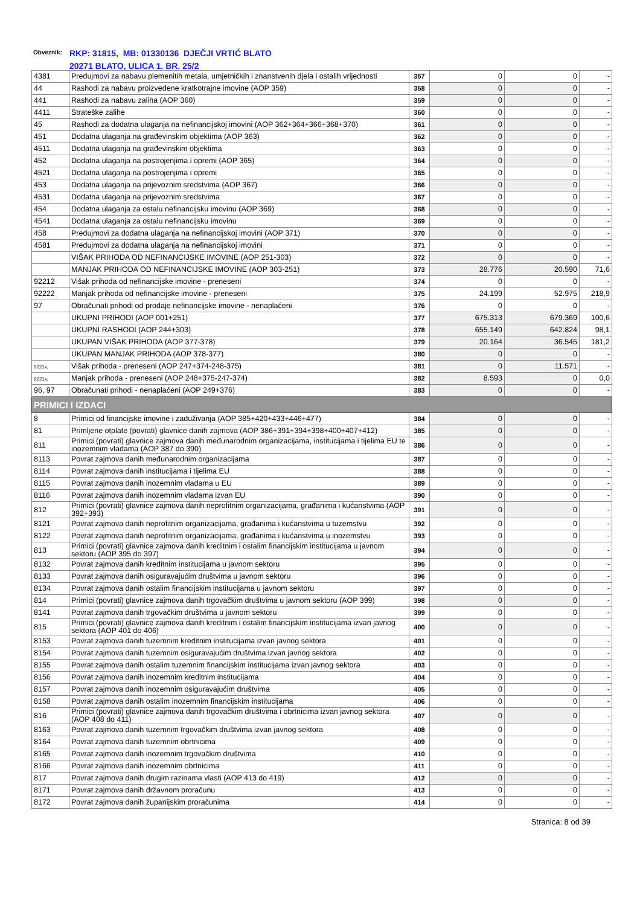Obveznik: RKP: 31815, MB: 01330136 DJEČJI VRTIĆ BLATO
20271 BLATO, ULICA 1. BR. 25/2
| 4381 | Predujmovi za nabavu plemenitih metala, umjetničkih i znanstvenih djela i ostalih vrijednosti | 357 | 0 | 0 | - |
| 44 | Rashodi za nabavu proizvedene kratkotrajne imovine (AOP 359) | 358 | 0 | 0 | - |
| 441 | Rashodi za nabavu zaliha (AOP 360) | 359 | 0 | 0 | - |
| 4411 | Strateške zalihe | 360 | 0 | 0 | - |
| 45 | Rashodi za dodatna ulaganja na nefinancijskoj imovini (AOP 362+364+366+368+370) | 361 | 0 | 0 | - |
| 451 | Dodatna ulaganja na građevinskim objektima (AOP 363) | 362 | 0 | 0 | - |
| 4511 | Dodatna ulaganja na građevinskim objektima | 363 | 0 | 0 | - |
| 452 | Dodatna ulaganja na postrojenjima i opremi (AOP 365) | 364 | 0 | 0 | - |
| 4521 | Dodatna ulaganja na postrojenjima i opremi | 365 | 0 | 0 | - |
| 453 | Dodatna ulaganja na prijevoznim sredstvima (AOP 367) | 366 | 0 | 0 | - |
| 4531 | Dodatna ulaganja na prijevoznim sredstvima | 367 | 0 | 0 | - |
| 454 | Dodatna ulaganja za ostalu nefinancijsku imovinu (AOP 369) | 368 | 0 | 0 | - |
| 4541 | Dodatna ulaganja za ostalu nefinancijsku imovinu | 369 | 0 | 0 | - |
| 458 | Predujmovi za dodatna ulaganja na nefinancijskoj imovini (AOP 371) | 370 | 0 | 0 | - |
| 4581 | Predujmovi za dodatna ulaganja na nefinancijskoj imovini | 371 | 0 | 0 | - |
| | VIŠAK PRIHODA OD NEFINANCIJSKE IMOVINE (AOP 251-303) | 372 | 0 | 0 | - |
| | MANJAK PRIHODA OD NEFINANCIJSKE IMOVINE (AOP 303-251) | 373 | 28.776 | 20.590 | 71,6 |
| 92212 | Višak prihoda od nefinancijske imovine - preneseni | 374 | 0 | 0 | - |
| 92222 | Manjak prihoda od nefinancijske imovine - preneseni | 375 | 24.199 | 52.975 | 218,9 |
| 97 | Obračunati prihodi od prodaje nefinancijske imovine - nenaplaćeni | 376 | 0 | 0 | - |
| | UKUPNI PRIHODI (AOP 001+251) | 377 | 675.313 | 679.369 | 100,6 |
| | UKUPNI RASHODI (AOP 244+303) | 378 | 655.149 | 642.824 | 98,1 |
| | UKUPAN VIŠAK PRIHODA (AOP 377-378) | 379 | 20.164 | 36.545 | 181,2 |
| | UKUPAN MANJAK PRIHODA (AOP 378-377) | 380 | 0 | 0 | - |
| 9221x, | Višak prihoda - preneseni (AOP 247+374-248-375) | 381 | 0 | 11.571 | - |
| 9221x, | Manjak prihoda - preneseni (AOP 248+375-247-374) | 382 | 8.593 | 0 | 0,0 |
| 96, 97 | Obračunati prihodi - nenaplaćeni (AOP 249+376) | 383 | 0 | 0 | - |
| PRIMICI I IZDACI | | | | | |
| 8 | Primici od financijske imovine i zaduživanja (AOP 385+420+433+446+477) | 384 | 0 | 0 | - |
| 81 | Primljene otplate (povrati) glavnice danih zajmova (AOP 386+391+394+398+400+407+412) | 385 | 0 | 0 | - |
| 811 | Primici (povrati) glavnice zajmova danih međunarodnim organizacijama, institucijama i tijelima EU te inozemnim vladama (AOP 387 do 390) | 386 | 0 | 0 | - |
| 8113 | Povrat zajmova danih međunarodnim organizacijama | 387 | 0 | 0 | - |
| 8114 | Povrat zajmova danih institucijama i tijelima EU | 388 | 0 | 0 | - |
| 8115 | Povrat zajmova danih inozemnim vladama u EU | 389 | 0 | 0 | - |
| 8116 | Povrat zajmova danih inozemnim vladama izvan EU | 390 | 0 | 0 | - |
| 812 | Primici (povrati) glavnice zajmova danih neprofitnim organizacijama, građanima i kućanstvima (AOP 392+393) | 391 | 0 | 0 | - |
| 8121 | Povrat zajmova danih neprofitnim organizacijama, građanima i kućanstvima u tuzemstvu | 392 | 0 | 0 | - |
| 8122 | Povrat zajmova danih neprofitnim organizacijama, građanima i kućanstvima u inozemstvu | 393 | 0 | 0 | - |
| 813 | Primici (povrati) glavnice zajmova danih kreditnim i ostalim financijskim institucijama u javnom sektoru (AOP 395 do 397) | 394 | 0 | 0 | - |
| 8132 | Povrat zajmova danih kreditnim institucijama u javnom sektoru | 395 | 0 | 0 | - |
| 8133 | Povrat zajmova danih osiguravajućim društvima u javnom sektoru | 396 | 0 | 0 | - |
| 8134 | Povrat zajmova danih ostalim financijskim institucijama u javnom sektoru | 397 | 0 | 0 | - |
| 814 | Primici (povrati) glavnice zajmova danih trgovačkim društvima u javnom sektoru (AOP 399) | 398 | 0 | 0 | - |
| 8141 | Povrat zajmova danih trgovačkim društvima u javnom sektoru | 399 | 0 | 0 | - |
| 815 | Primici (povrati) glavnice zajmova danih kreditnim i ostalim financijskim institucijama izvan javnog sektora (AOP 401 do 406) | 400 | 0 | 0 | - |
| 8153 | Povrat zajmova danih tuzemnim kreditnim institucijama izvan javnog sektora | 401 | 0 | 0 | - |
| 8154 | Povrat zajmova danih tuzemnim osiguravajućim društvima izvan javnog sektora | 402 | 0 | 0 | - |
| 8155 | Povrat zajmova danih ostalim tuzemnim financijskim institucijama izvan javnog sektora | 403 | 0 | 0 | - |
| 8156 | Povrat zajmova danih inozemnim kreditnim institucijama | 404 | 0 | 0 | - |
| 8157 | Povrat zajmova danih inozemnim osiguravajućim društvima | 405 | 0 | 0 | - |
| 8158 | Povrat zajmova danih ostalim inozemnim financijskim institucijama | 406 | 0 | 0 | - |
| 816 | Primici (povrati) glavnice zajmova danih trgovačkim društvima i obrtnicima izvan javnog sektora (AOP 408 do 411) | 407 | 0 | 0 | - |
| 8163 | Povrat zajmova danih tuzemnim trgovačkim društvima izvan javnog sektora | 408 | 0 | 0 | - |
| 8164 | Povrat zajmova danih tuzemnim obrtnicima | 409 | 0 | 0 | - |
| 8165 | Povrat zajmova danih inozemnim trgovačkim društvima | 410 | 0 | 0 | - |
| 8166 | Povrat zajmova danih inozemnim obrtnicima | 411 | 0 | 0 | - |
| 817 | Povrat zajmova danih drugim razinama vlasti (AOP 413 do 419) | 412 | 0 | 0 | - |
| 8171 | Povrat zajmova danih državnom proračunu | 413 | 0 | 0 | - |
| 8172 | Povrat zajmova danih županijskim proračunima | 414 | 0 | 0 | - |
Stranica: 8 od 39